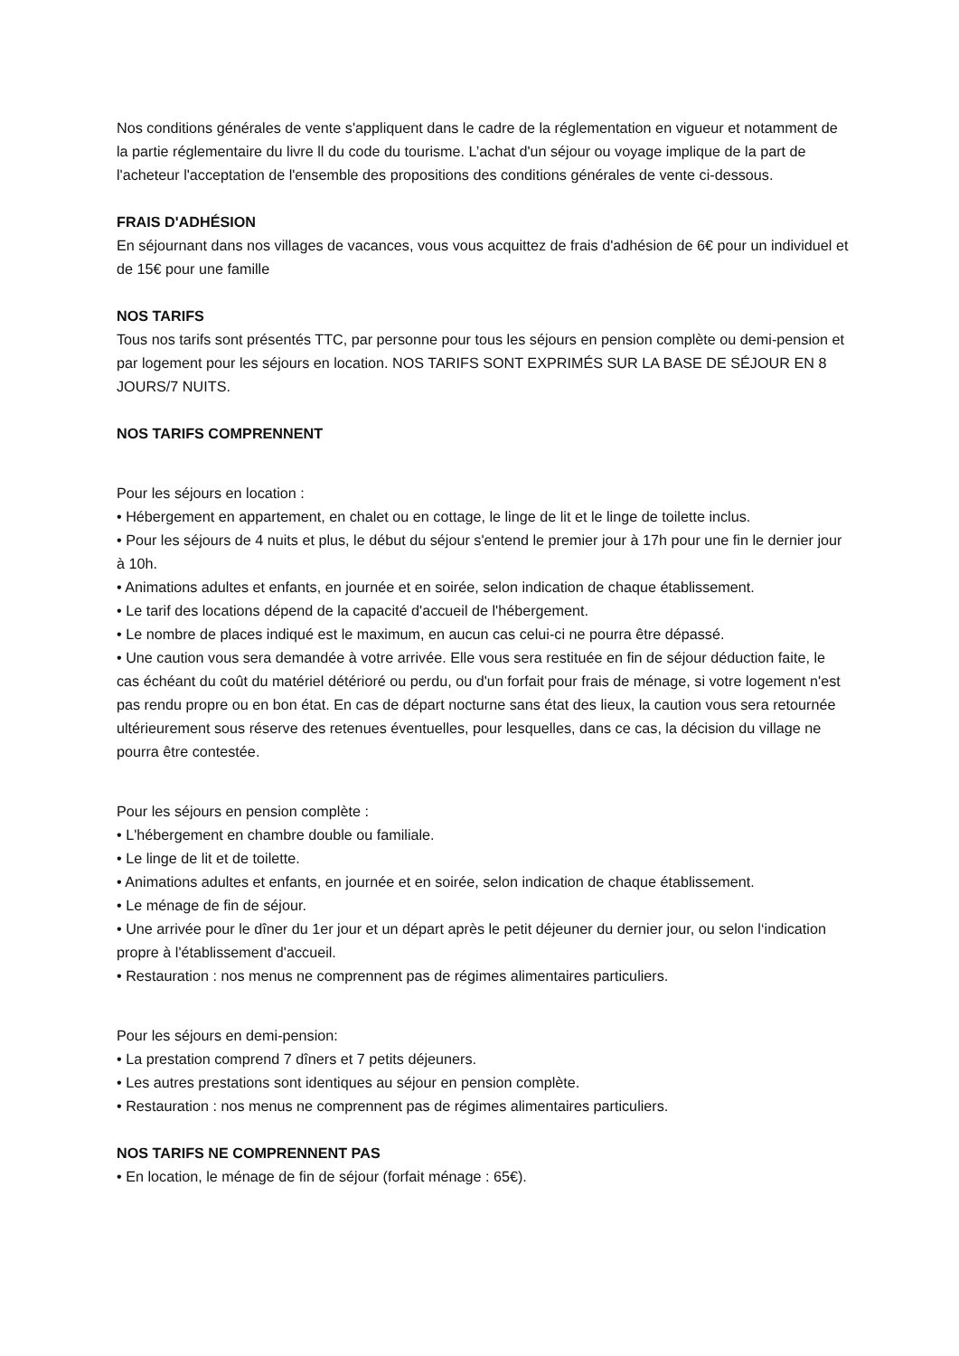Nos conditions générales de vente s'appliquent dans le cadre de la réglementation en vigueur et notamment de la partie réglementaire du livre ll du code du tourisme. L’achat d'un séjour ou voyage implique de la part de l'acheteur l'acceptation de l'ensemble des propositions des conditions générales de vente ci-dessous.
FRAIS D'ADHÉSION
En séjournant dans nos villages de vacances, vous vous acquittez de frais d'adhésion de 6€ pour un individuel et de 15€ pour une famille
NOS TARIFS
Tous nos tarifs sont présentés TTC, par personne pour tous les séjours en pension complète ou demi-pension et par logement pour les séjours en location. NOS TARIFS SONT EXPRIMÉS SUR LA BASE DE SÉJOUR EN 8 JOURS/7 NUITS.
NOS TARIFS COMPRENNENT
Pour les séjours en location :
• Hébergement en appartement, en chalet ou en cottage, le linge de lit et le linge de toilette inclus.
• Pour les séjours de 4 nuits et plus, le début du séjour s'entend le premier jour à 17h pour une fin le dernier jour à 10h.
• Animations adultes et enfants, en journée et en soirée, selon indication de chaque établissement.
• Le tarif des locations dépend de la capacité d'accueil de l'hébergement.
• Le nombre de places indiqué est le maximum, en aucun cas celui-ci ne pourra être dépassé.
• Une caution vous sera demandée à votre arrivée. Elle vous sera restituée en fin de séjour déduction faite, le cas échéant du coût du matériel détérioré ou perdu, ou d'un forfait pour frais de ménage, si votre logement n'est pas rendu propre ou en bon état. En cas de départ nocturne sans état des lieux, la caution vous sera retournée ultérieurement sous réserve des retenues éventuelles, pour lesquelles, dans ce cas, la décision du village ne pourra être contestée.
Pour les séjours en pension complète :
• L'hébergement en chambre double ou familiale.
• Le linge de lit et de toilette.
• Animations adultes et enfants, en journée et en soirée, selon indication de chaque établissement.
• Le ménage de fin de séjour.
• Une arrivée pour le dîner du 1er jour et un départ après le petit déjeuner du dernier jour, ou selon l‘indication propre à l'établissement d'accueil.
• Restauration : nos menus ne comprennent pas de régimes alimentaires particuliers.
Pour les séjours en demi-pension:
• La prestation comprend 7 dîners et 7 petits déjeuners.
• Les autres prestations sont identiques au séjour en pension complète.
• Restauration : nos menus ne comprennent pas de régimes alimentaires particuliers.
NOS TARIFS NE COMPRENNENT PAS
• En location, le ménage de fin de séjour (forfait ménage : 65€).